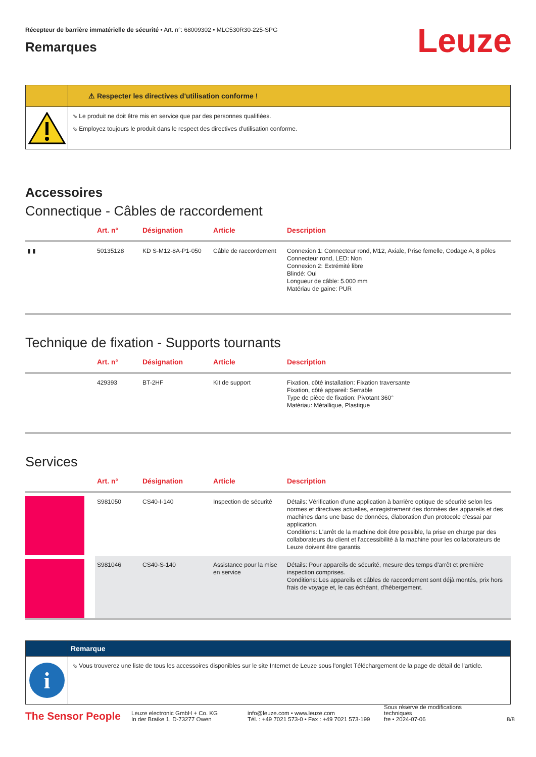Récepteur de barrière immatérielle de sécurité • Art. n°: 68009302 • MLC530R30-225-SPG
Remarques
Leuze
⚠ Respecter les directives d'utilisation conforme !
⇘ Le produit ne doit être mis en service que par des personnes qualifiées.
⇘ Employez toujours le produit dans le respect des directives d'utilisation conforme.
Accessoires
Connectique - Câbles de raccordement
| | Art. n° | Désignation | Article | Description |
| --- | --- | --- | --- | --- |
| ▮ ▮ | 50135128 | KD S-M12-8A-P1-050 | Câble de raccordement | Connexion 1: Connecteur rond, M12, Axiale, Prise femelle, Codage A, 8 pôles Connecteur rond, LED: Non Connexion 2: Extrémité libre Blindé: Oui Longueur de câble: 5.000 mm Matériau de gaine: PUR |
Technique de fixation - Supports tournants
| | Art. n° | Désignation | Article | Description |
| --- | --- | --- | --- | --- |
| | 429393 | BT-2HF | Kit de support | Fixation, côté installation: Fixation traversante Fixation, côté appareil: Serrable Type de pièce de fixation: Pivotant 360° Matériau: Métallique, Plastique |
Services
| | Art. n° | Désignation | Article | Description |
| --- | --- | --- | --- | --- |
| | S981050 | CS40-I-140 | Inspection de sécurité | Détails: Vérification d'une application à barrière optique de sécurité selon les normes et directives actuelles, enregistrement des données des appareils et des machines dans une base de données, élaboration d'un protocole d'essai par application. Conditions: L'arrêt de la machine doit être possible, la prise en charge par des collaborateurs du client et l'accessibilité à la machine pour les collaborateurs de Leuze doivent être garantis. |
| | S981046 | CS40-S-140 | Assistance pour la mise en service | Détails: Pour appareils de sécurité, mesure des temps d'arrêt et première inspection comprises. Conditions: Les appareils et câbles de raccordement sont déjà montés, prix hors frais de voyage et, le cas échéant, d'hébergement. |
Remarque
i
⇘ Vous trouverez une liste de tous les accessoires disponibles sur le site Internet de Leuze sous l'onglet Téléchargement de la page de détail de l'article.
The Sensor People
Leuze electronic GmbH + Co. KG
In der Braike 1, D-73277 Owen
info@leuze.com • www.leuze.com
Tél. : +49 7021 573-0 • Fax : +49 7021 573-199
Sous réserve de modifications
techniques
fre • 2024-07-06
8/8